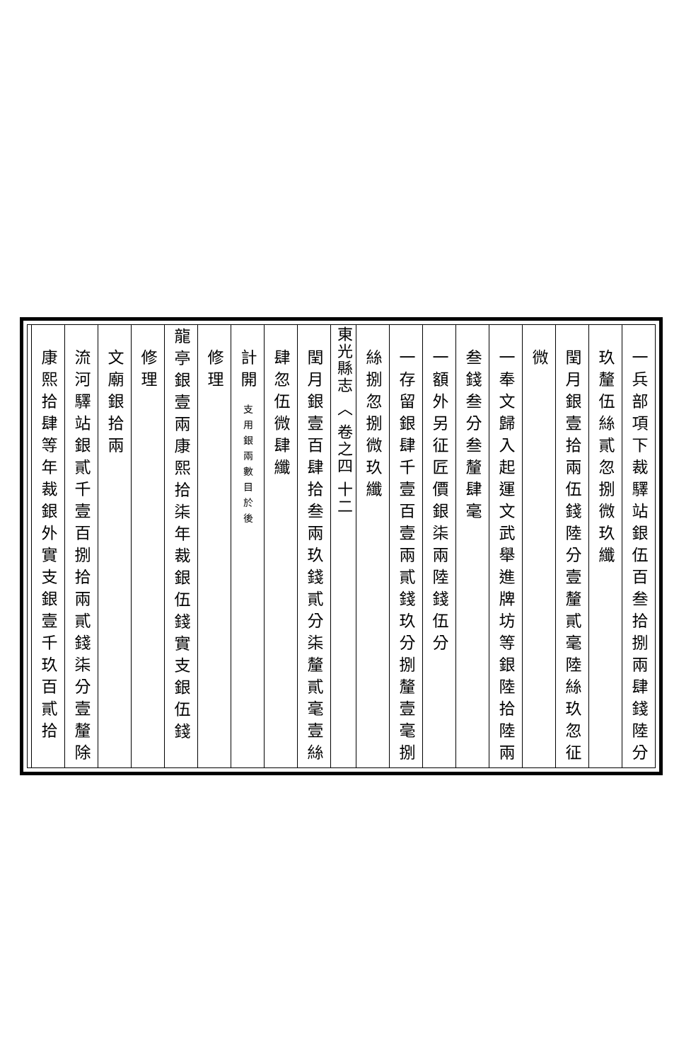一兵部項下裁驛站銀伍百叁拾捌兩肆錢陸分
玖釐伍絲貳忽捌微玖纖
閏月銀壹拾兩伍錢陸分壹釐貳毫陸絲玖忽征
微
一奉文歸入起運文武舉進牌坊等銀陸拾陸兩
叁錢叁分叁釐肆毫
一額外另征匠價銀柒兩陸錢伍分
一存留銀肆千壹百壹兩貳錢玖分捌釐壹毫捌
絲捌忽捌微玖纖
東光縣志 ︿ 卷之四 十二
閏月銀壹百肆拾叁兩玖錢貳分柒釐貳毫壹絲
肆忽伍微肆纖
計開 支用銀兩數目於後
修理
龍亭銀壹兩康熙拾柒年裁銀伍錢實支銀伍錢
修理
文廟銀拾兩
流河驛站銀貳千壹百捌拾兩貳錢柒分壹釐除
康熙拾肆等年裁銀外實支銀壹千玖百貳拾